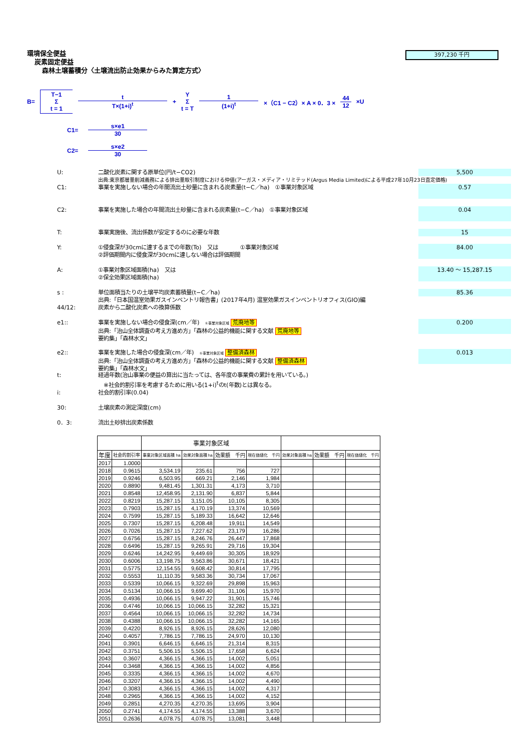397,230 千円
環境保全便益
炭素固定便益
森林土壌蓄積分〈土壌流出防止効果からみた算定方式〉
B= T−1 Σ t = 1 t T×(1+i)<sup>t</sup> + Y Σ t = T 1 (1+i)<sup>t</sup> ×（C1 − C2）× A × 0．3 × 44 12 ×U
C1= s×e1 30
C2= s×e2 30
U: 二酸化炭素に関する原単位(円/t−CO2) 5,500
出典:東京都層量削減義務による排出量取引制度における仲値(アーガス・メディア・リミテッド(Argus Media Limited)による平成27年10月23日査定価格)
C1: 事業を実施しない場合の年間流出土砂量に含まれる炭素量(t−C／ha)　①事業対象区域 0.57
C2: 事業を実施した場合の年間流出土砂量に含まれる炭素量(t−C／ha)　①事業対象区域 0.04
T: 事業実施後、流出係数が安定するのに必要な年数 15
Y: ①侵食深が30cmに達するまでの年数(To)　又は　　　　①事業対象区域
②評価期間内に侵食深が30cmに達しない場合は評価期間 84.00
A: ①事業対象区域面積(ha)　又は
②保全効果区域面積(ha) 13.40 ～ 15,287.15
s : 単位面積当たりの土壌平均炭素蓄積量(t−C／ha) 85.36
出典:「日本国温室効果ガスインベントリ報告書」(2017年4月) 温室効果ガスインベントリオフィス(GIO)編
44/12: 炭素から二酸化炭素への換算係数
e1:: 事業を実施しない場合の侵食深(cm／年)　①事業対象区域 荒廃地等
出典:「治山全体調査の考え方進め方」「森林の公益的機能に関する文献 荒廃地等
要約集」「森林水文」 0.200
e2:: 事業を実施した場合の侵食深(cm／年)　①事業対象区域 整備済森林
出典:「治山全体調査の考え方進め方」「森林の公益的機能に関する文献 整備済森林
要約集」「森林水文」 0.013
t: 経過年数(治山事業の便益の算出に当たっては、各年度の事業費の累計を用いている。)
　※社会的割引率を考慮するために用いる(1+i)<sup>t</sup>のt(年数)とは異なる。
i: 社会的割引率(0.04)
30: 土壌炭素の測定深度(cm)
0．3: 流出土砂排出炭素係数
| | | 事業対象区域 | | | | | | |
| --- | --- | --- | --- | --- | --- | --- | --- | --- |
| 年度 | 社会的割引率 | 事業対象区域面積 ha | 効果対象面積 ha | 効果額 千円 | 現在価値化 千円 | 効果対象面積 ha | 効果額 千円 | 現在価値化 千円 |
| 2017 | 1.0000 | | | | | | | |
| 2018 | 0.9615 | 3,534.19 | 235.61 | 756 | 727 | | | |
| 2019 | 0.9246 | 6,503.95 | 669.21 | 2,146 | 1,984 | | | |
| 2020 | 0.8890 | 9,481.45 | 1,301.31 | 4,173 | 3,710 | | | |
| 2021 | 0.8548 | 12,458.95 | 2,131.90 | 6,837 | 5,844 | | | |
| 2022 | 0.8219 | 15,287.15 | 3,151.05 | 10,105 | 8,305 | | | |
| 2023 | 0.7903 | 15,287.15 | 4,170.19 | 13,374 | 10,569 | | | |
| 2024 | 0.7599 | 15,287.15 | 5,189.33 | 16,642 | 12,646 | | | |
| 2025 | 0.7307 | 15,287.15 | 6,208.48 | 19,911 | 14,549 | | | |
| 2026 | 0.7026 | 15,287.15 | 7,227.62 | 23,179 | 16,286 | | | |
| 2027 | 0.6756 | 15,287.15 | 8,246.76 | 26,447 | 17,868 | | | |
| 2028 | 0.6496 | 15,287.15 | 9,265.91 | 29,716 | 19,304 | | | |
| 2029 | 0.6246 | 14,242.95 | 9,449.69 | 30,305 | 18,929 | | | |
| 2030 | 0.6006 | 13,198.75 | 9,563.86 | 30,671 | 18,421 | | | |
| 2031 | 0.5775 | 12,154.55 | 9,608.42 | 30,814 | 17,795 | | | |
| 2032 | 0.5553 | 11,110.35 | 9,583.36 | 30,734 | 17,067 | | | |
| 2033 | 0.5339 | 10,066.15 | 9,322.69 | 29,898 | 15,963 | | | |
| 2034 | 0.5134 | 10,066.15 | 9,699.40 | 31,106 | 15,970 | | | |
| 2035 | 0.4936 | 10,066.15 | 9,947.22 | 31,901 | 15,746 | | | |
| 2036 | 0.4746 | 10,066.15 | 10,066.15 | 32,282 | 15,321 | | | |
| 2037 | 0.4564 | 10,066.15 | 10,066.15 | 32,282 | 14,734 | | | |
| 2038 | 0.4388 | 10,066.15 | 10,066.15 | 32,282 | 14,165 | | | |
| 2039 | 0.4220 | 8,926.15 | 8,926.15 | 28,626 | 12,080 | | | |
| 2040 | 0.4057 | 7,786.15 | 7,786.15 | 24,970 | 10,130 | | | |
| 2041 | 0.3901 | 6,646.15 | 6,646.15 | 21,314 | 8,315 | | | |
| 2042 | 0.3751 | 5,506.15 | 5,506.15 | 17,658 | 6,624 | | | |
| 2043 | 0.3607 | 4,366.15 | 4,366.15 | 14,002 | 5,051 | | | |
| 2044 | 0.3468 | 4,366.15 | 4,366.15 | 14,002 | 4,856 | | | |
| 2045 | 0.3335 | 4,366.15 | 4,366.15 | 14,002 | 4,670 | | | |
| 2046 | 0.3207 | 4,366.15 | 4,366.15 | 14,002 | 4,490 | | | |
| 2047 | 0.3083 | 4,366.15 | 4,366.15 | 14,002 | 4,317 | | | |
| 2048 | 0.2965 | 4,366.15 | 4,366.15 | 14,002 | 4,152 | | | |
| 2049 | 0.2851 | 4,270.35 | 4,270.35 | 13,695 | 3,904 | | | |
| 2050 | 0.2741 | 4,174.55 | 4,174.55 | 13,388 | 3,670 | | | |
| 2051 | 0.2636 | 4,078.75 | 4,078.75 | 13,081 | 3,448 | | | |